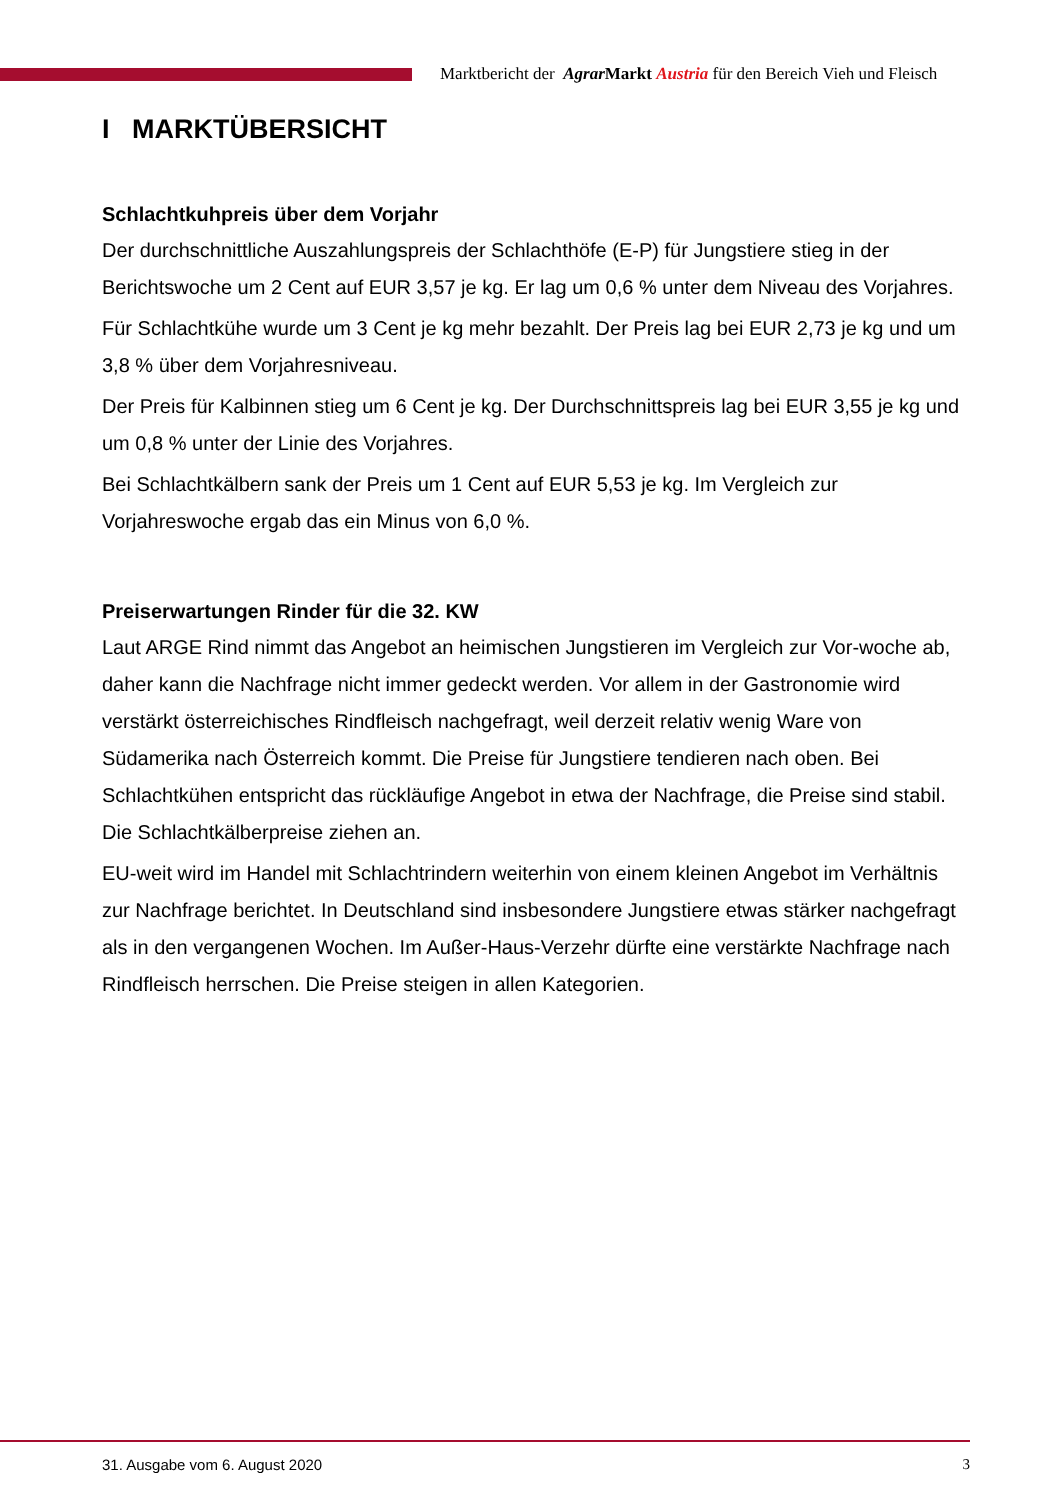Marktbericht der Agrar Markt Austria für den Bereich Vieh und Fleisch
I MARKTÜBERSICHT
Schlachtkuhpreis über dem Vorjahr
Der durchschnittliche Auszahlungspreis der Schlachthöfe (E-P) für Jungstiere stieg in der Berichtswoche um 2 Cent auf EUR 3,57 je kg. Er lag um 0,6 % unter dem Niveau des Vorjahres.
Für Schlachtkühe wurde um 3 Cent je kg mehr bezahlt. Der Preis lag bei EUR 2,73 je kg und um 3,8 % über dem Vorjahresniveau.
Der Preis für Kalbinnen stieg um 6 Cent je kg. Der Durchschnittspreis lag bei EUR 3,55 je kg und um 0,8 % unter der Linie des Vorjahres.
Bei Schlachtkälbern sank der Preis um 1 Cent auf EUR 5,53 je kg. Im Vergleich zur Vorjahreswoche ergab das ein Minus von 6,0 %.
Preiserwartungen Rinder für die 32. KW
Laut ARGE Rind nimmt das Angebot an heimischen Jungstieren im Vergleich zur Vor-woche ab, daher kann die Nachfrage nicht immer gedeckt werden. Vor allem in der Gastronomie wird verstärkt österreichisches Rindfleisch nachgefragt, weil derzeit relativ wenig Ware von Südamerika nach Österreich kommt. Die Preise für Jungstiere tendieren nach oben. Bei Schlachtkühen entspricht das rückläufige Angebot in etwa der Nachfrage, die Preise sind stabil. Die Schlachtkälberpreise ziehen an.
EU-weit wird im Handel mit Schlachtrindern weiterhin von einem kleinen Angebot im Verhältnis zur Nachfrage berichtet. In Deutschland sind insbesondere Jungstiere etwas stärker nachgefragt als in den vergangenen Wochen. Im Außer-Haus-Verzehr dürfte eine verstärkte Nachfrage nach Rindfleisch herrschen. Die Preise steigen in allen Kategorien.
31. Ausgabe vom 6. August 2020 3